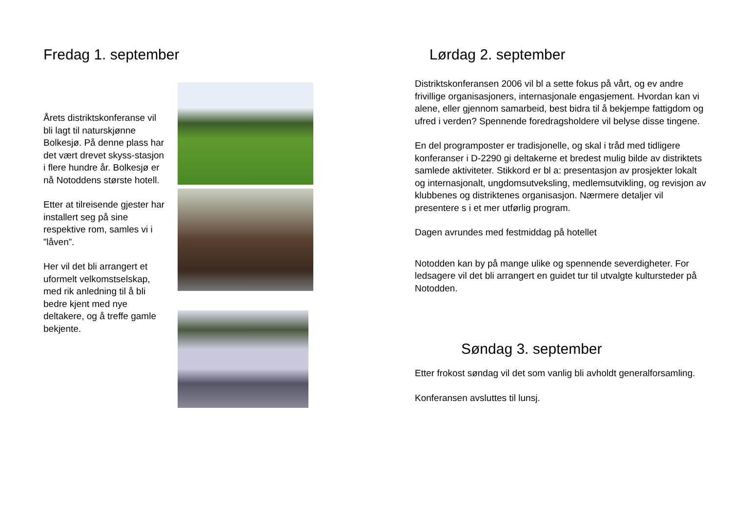Fredag 1. september
Årets distriktskonferanse vil bli lagt til naturskjønne Bolkesjø. På denne plass har det vært drevet skyss-stasjon i flere hundre år. Bolkesjø er nå Notoddens største hotell.
Etter at tilreisende gjester har installert seg på sine respektive rom, samles vi i ”låven”.
Her vil det bli arrangert et uformelt velkomstselskap, med rik anledning til å bli bedre kjent med nye deltakere, og å treffe gamle bekjente.
Lørdag 2. september
Distriktskonferansen 2006 vil bl a sette fokus på vårt, og ev andre frivillige organisasjoners, internasjonale engasjement. Hvordan kan vi alene, eller gjennom samarbeid, best bidra til å bekjempe fattigdom og ufred i verden? Spennende foredragsholdere vil belyse disse tingene.
En del programposter er tradisjonelle, og skal i tråd med tidligere konferanser i D-2290 gi deltakerne et bredest mulig bilde av distriktets samlede aktiviteter. Stikkord er bl a: presentasjon av prosjekter lokalt og internasjonalt, ungdomsutveksling, medlemsutvikling, og revisjon av klubbenes og distriktenes organisasjon. Nærmere detaljer vil presentere s i et mer utførlig program.
Dagen avrundes med festmiddag på hotellet
Notodden kan by på mange ulike og spennende severdigheter. For ledsagere vil det bli arrangert en guidet tur til utvalgte kultursteder på Notodden.
Søndag 3. september
Etter frokost søndag vil det som vanlig bli avholdt generalforsamling.
Konferansen avsluttes til lunsj.